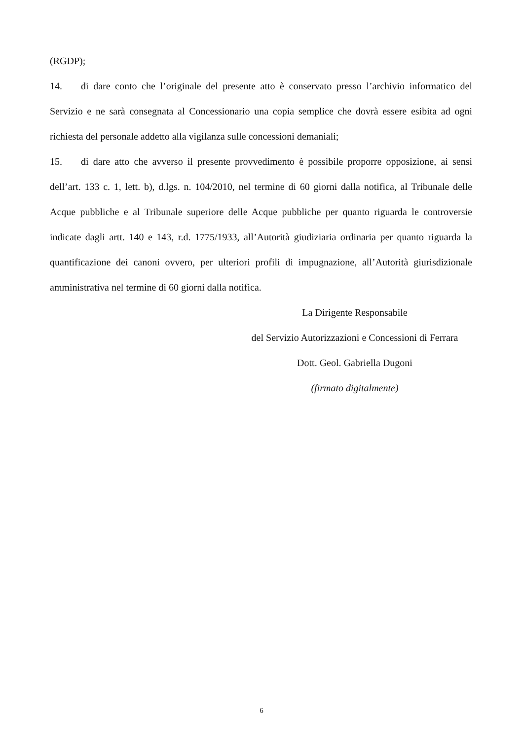(RGDP);
14. di dare conto che l’originale del presente atto è conservato presso l’archivio informatico del Servizio e ne sarà consegnata al Concessionario una copia semplice che dovrà essere esibita ad ogni richiesta del personale addetto alla vigilanza sulle concessioni demaniali;
15. di dare atto che avverso il presente provvedimento è possibile proporre opposizione, ai sensi dell’art. 133 c. 1, lett. b), d.lgs. n. 104/2010, nel termine di 60 giorni dalla notifica, al Tribunale delle Acque pubbliche e al Tribunale superiore delle Acque pubbliche per quanto riguarda le controversie indicate dagli artt. 140 e 143, r.d. 1775/1933, all’Autorità giudiziaria ordinaria per quanto riguarda la quantificazione dei canoni ovvero, per ulteriori profili di impugnazione, all’Autorità giurisdizionale amministrativa nel termine di 60 giorni dalla notifica.
La Dirigente Responsabile
del Servizio Autorizzazioni e Concessioni di Ferrara
Dott. Geol. Gabriella Dugoni
(firmato digitalmente)
6